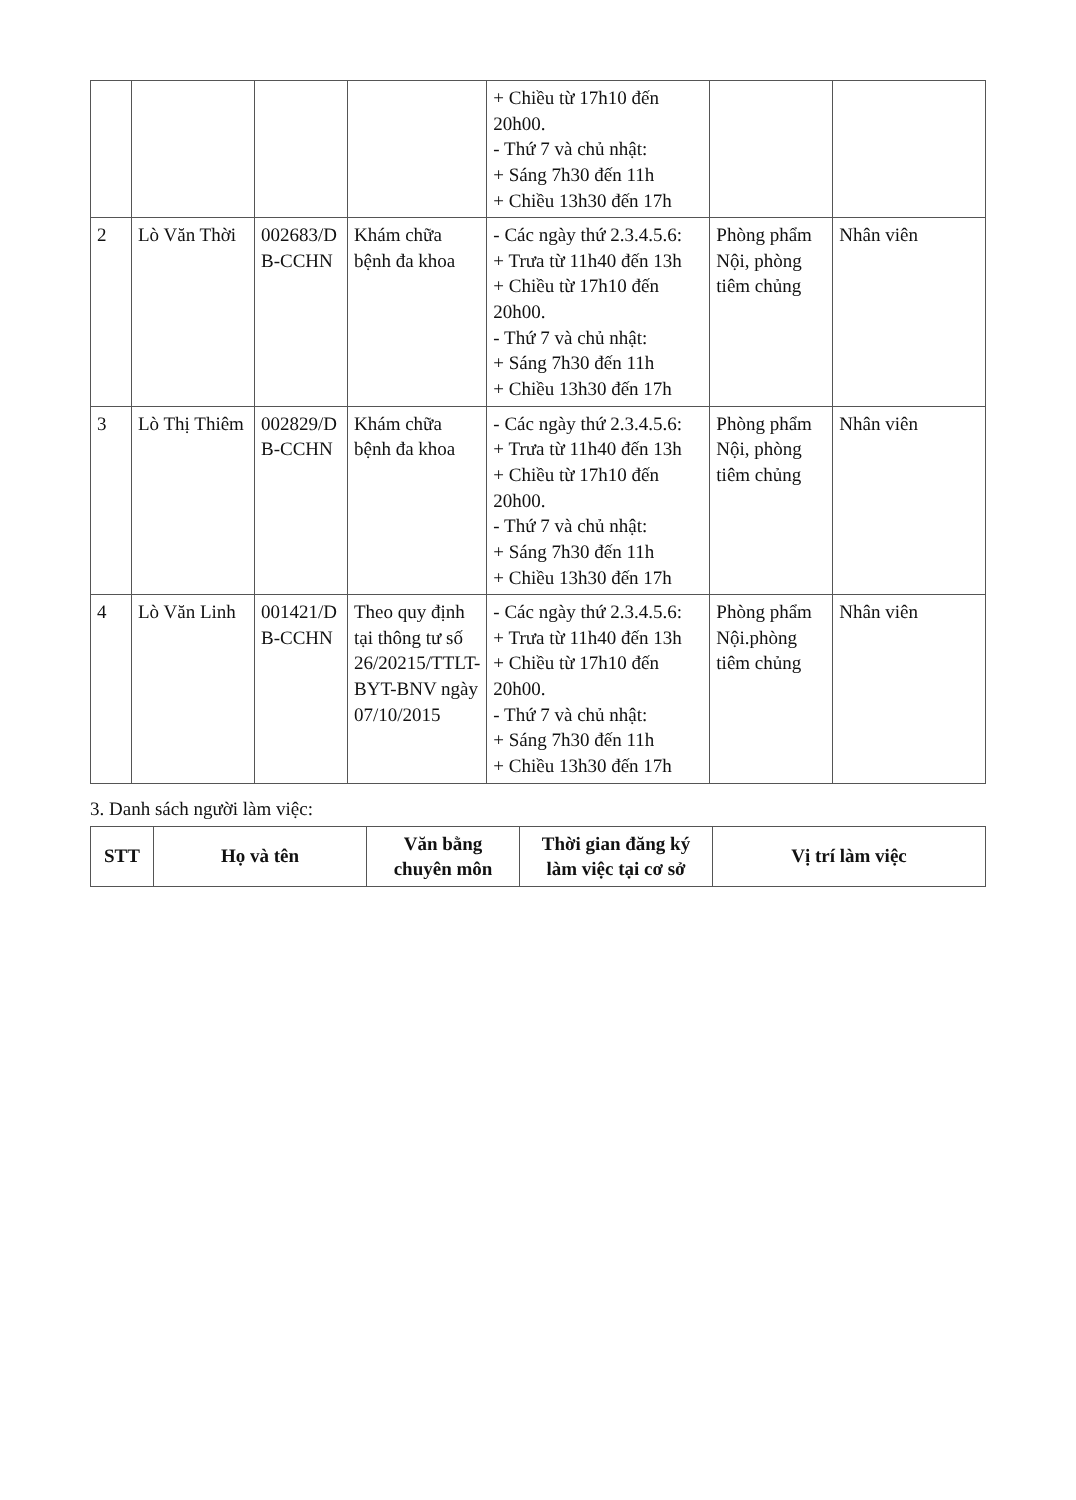| | | | | + Chiều từ 17h10 đến 20h00. - Thứ 7 và chủ nhật: + Sáng 7h30 đến 11h + Chiều 13h30 đến 17h | | |
| 2 | Lò Văn Thời | 002683/D B-CCHN | Khám chữa bệnh đa khoa | - Các ngày thứ 2.3.4.5.6: + Trưa từ 11h40 đến 13h + Chiều từ 17h10 đến 20h00. - Thứ 7 và chủ nhật: + Sáng 7h30 đến 11h + Chiều 13h30 đến 17h | Phòng phẩm Nội, phòng tiêm chủng | Nhân viên |
| 3 | Lò Thị Thiêm | 002829/D B-CCHN | Khám chữa bệnh đa khoa | - Các ngày thứ 2.3.4.5.6: + Trưa từ 11h40 đến 13h + Chiều từ 17h10 đến 20h00. - Thứ 7 và chủ nhật: + Sáng 7h30 đến 11h + Chiều 13h30 đến 17h | Phòng phẩm Nội, phòng tiêm chủng | Nhân viên |
| 4 | Lò Văn Linh | 001421/D B-CCHN | Theo quy định tại thông tư số 26/20215/TTLT-BYT-BNV ngày 07/10/2015 | - Các ngày thứ 2.3.4.5.6: + Trưa từ 11h40 đến 13h + Chiều từ 17h10 đến 20h00. - Thứ 7 và chủ nhật: + Sáng 7h30 đến 11h + Chiều 13h30 đến 17h | Phòng phẩm Nội.phòng tiêm chủng | Nhân viên |
3. Danh sách người làm việc:
| STT | Họ và tên | Văn bằng chuyên môn | Thời gian đăng ký làm việc tại cơ sở | Vị trí làm việc |
| --- | --- | --- | --- | --- |